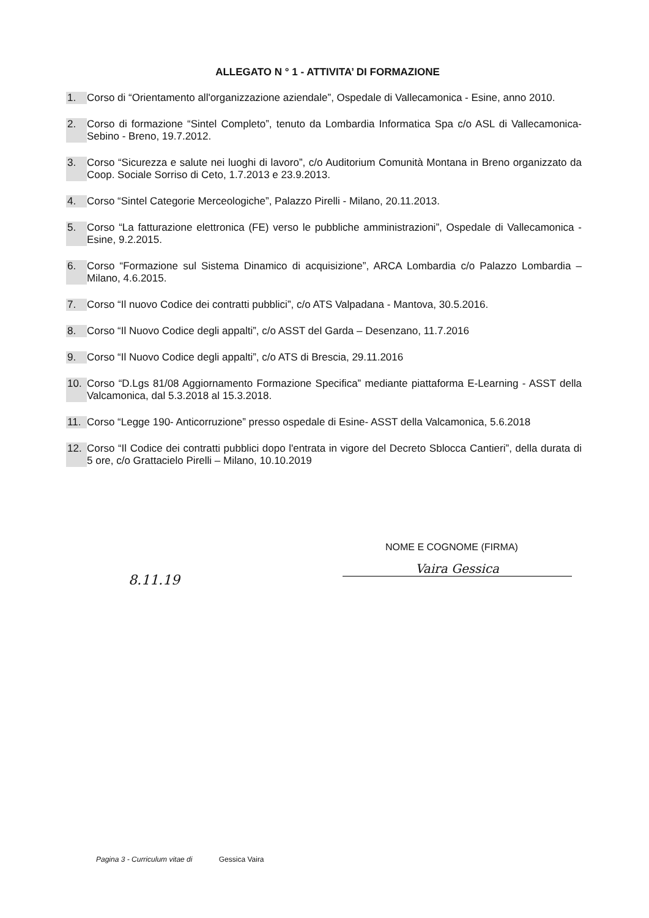ALLEGATO N ° 1 - ATTIVITA’ DI FORMAZIONE
1. Corso di “Orientamento all'organizzazione aziendale”, Ospedale di Vallecamonica - Esine, anno 2010.
2. Corso di formazione “Sintel Completo”, tenuto da Lombardia Informatica Spa c/o ASL di Vallecamonica-Sebino - Breno, 19.7.2012.
3. Corso “Sicurezza e salute nei luoghi di lavoro”, c/o Auditorium Comunità Montana in Breno organizzato da Coop. Sociale Sorriso di Ceto, 1.7.2013 e 23.9.2013.
4. Corso “Sintel Categorie Merceologiche”, Palazzo Pirelli - Milano, 20.11.2013.
5. Corso “La fatturazione elettronica (FE) verso le pubbliche amministrazioni”, Ospedale di Vallecamonica - Esine, 9.2.2015.
6. Corso “Formazione sul Sistema Dinamico di acquisizione”, ARCA Lombardia c/o Palazzo Lombardia – Milano, 4.6.2015.
7. Corso “Il nuovo Codice dei contratti pubblici”, c/o ATS Valpadana - Mantova, 30.5.2016.
8. Corso “Il Nuovo Codice degli appalti”, c/o ASST del Garda – Desenzano, 11.7.2016
9. Corso “Il Nuovo Codice degli appalti”, c/o ATS di Brescia, 29.11.2016
10. Corso “D.Lgs 81/08 Aggiornamento Formazione Specifica” mediante piattaforma E-Learning - ASST della Valcamonica, dal 5.3.2018 al 15.3.2018.
11. Corso “Legge 190- Anticorruzione” presso ospedale di Esine- ASST della Valcamonica, 5.6.2018
12. Corso “Il Codice dei contratti pubblici dopo l'entrata in vigore del Decreto Sblocca Cantieri”, della durata di 5 ore, c/o Grattacielo Pirelli – Milano, 10.10.2019
8.11.19
NOME E COGNOME (FIRMA)
Vaira Gessica
Pagina 3 - Curriculum vitae di Gessica Vaira